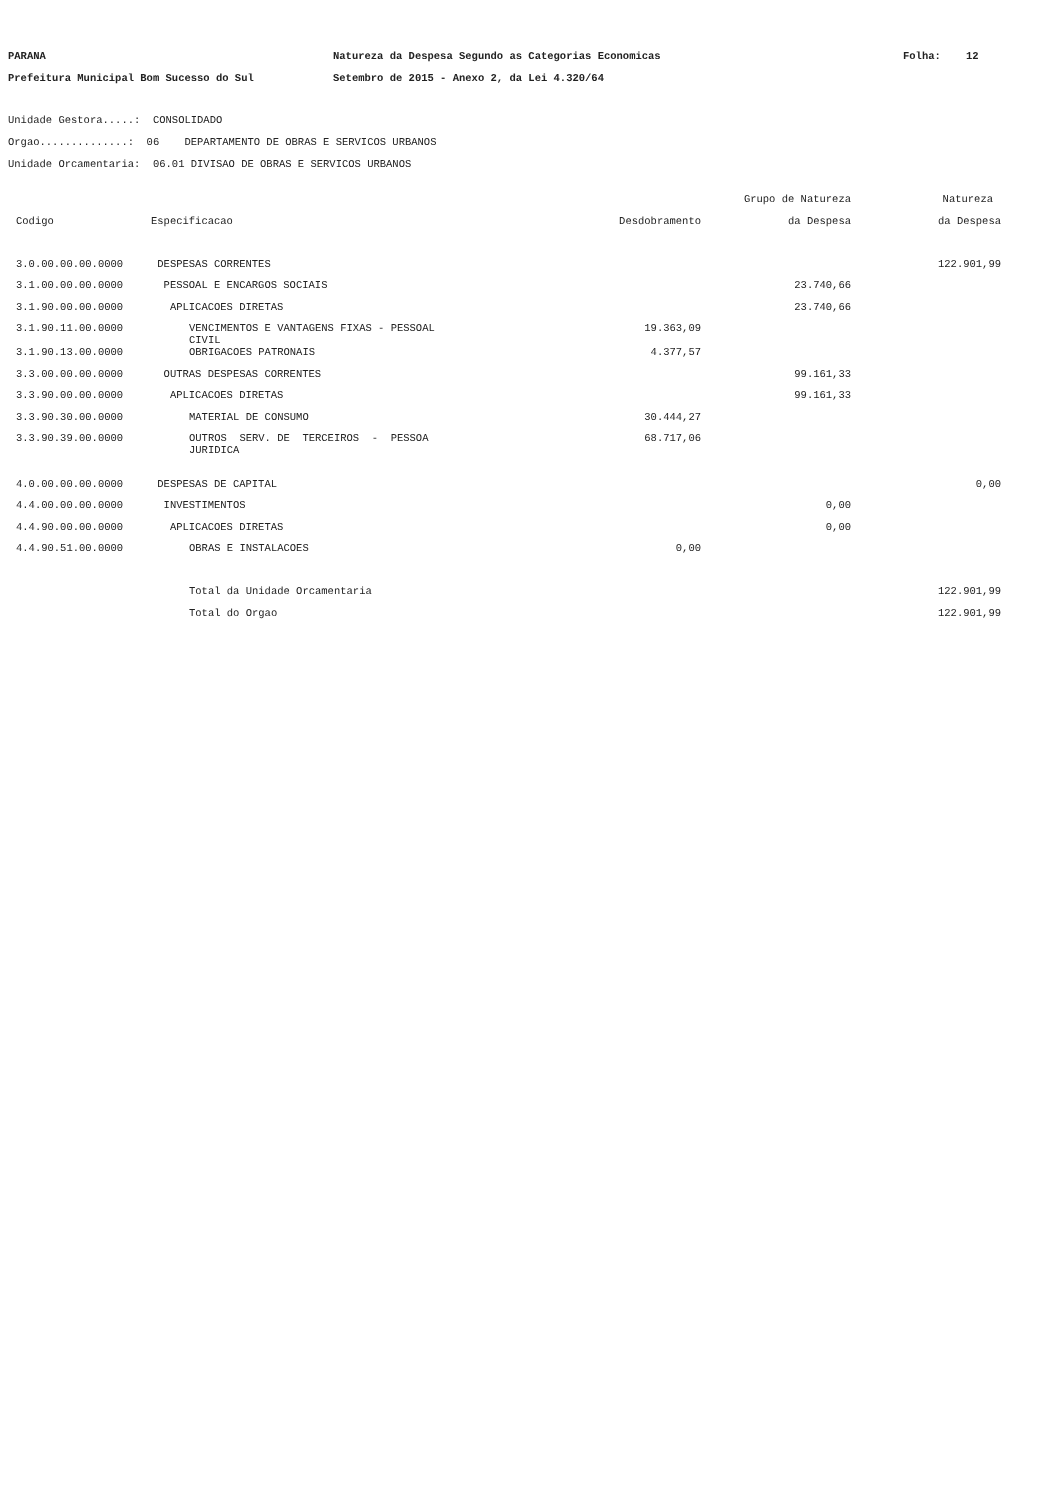PARANA Natureza da Despesa Segundo as Categorias Economicas Folha: 12
Prefeitura Municipal Bom Sucesso do Sul Setembro de 2015 - Anexo 2, da Lei 4.320/64
Unidade Gestora.....: CONSOLIDADO Orgao..............: 06 DEPARTAMENTO DE OBRAS E SERVICOS URBANOS Unidade Orcamentaria: 06.01 DIVISAO DE OBRAS E SERVICOS URBANOS
| | | | Grupo de Natureza | Natureza |
| --- | --- | --- | --- | --- |
| Codigo | Especificacao | Desdobramento | da Despesa | da Despesa |
| 3.0.00.00.00.0000 | DESPESAS CORRENTES | | | 122.901,99 |
| 3.1.00.00.00.0000 | PESSOAL E ENCARGOS SOCIAIS | | 23.740,66 | |
| 3.1.90.00.00.0000 | APLICACOES DIRETAS | | 23.740,66 | |
| 3.1.90.11.00.0000 | VENCIMENTOS E VANTAGENS FIXAS - PESSOAL CIVIL | 19.363,09 | | |
| 3.1.90.13.00.0000 | OBRIGACOES PATRONAIS | 4.377,57 | | |
| 3.3.00.00.00.0000 | OUTRAS DESPESAS CORRENTES | | 99.161,33 | |
| 3.3.90.00.00.0000 | APLICACOES DIRETAS | | 99.161,33 | |
| 3.3.90.30.00.0000 | MATERIAL DE CONSUMO | 30.444,27 | | |
| 3.3.90.39.00.0000 | OUTROS SERV. DE TERCEIROS - PESSOA JURIDICA | 68.717,06 | | |
| 4.0.00.00.00.0000 | DESPESAS DE CAPITAL | | | 0,00 |
| 4.4.00.00.00.0000 | INVESTIMENTOS | | 0,00 | |
| 4.4.90.00.00.0000 | APLICACOES DIRETAS | | 0,00 | |
| 4.4.90.51.00.0000 | OBRAS E INSTALACOES | 0,00 | | |
| | Total da Unidade Orcamentaria | | | 122.901,99 |
| | Total do Orgao | | | 122.901,99 |